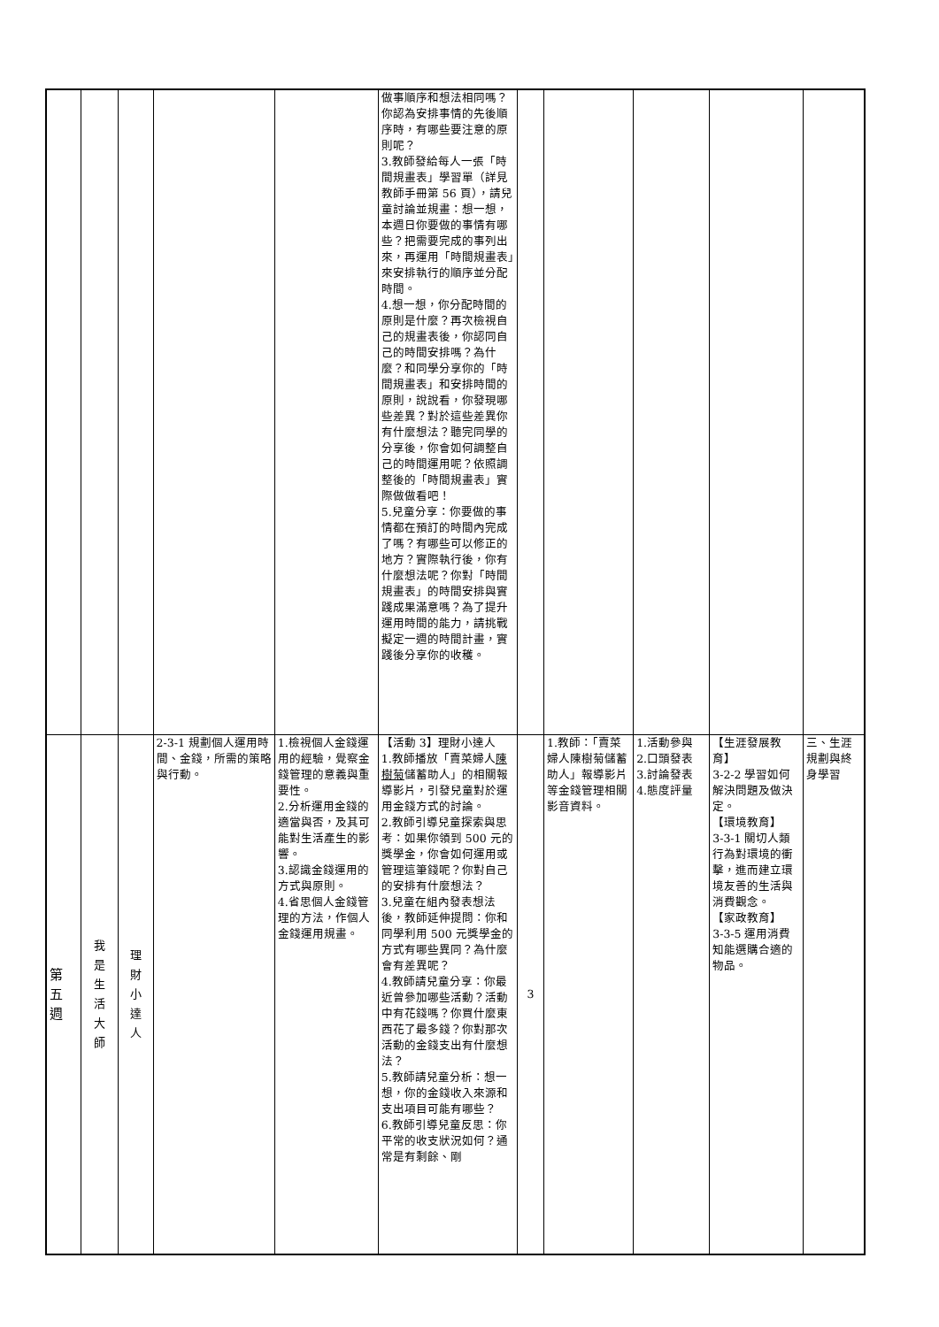| | | | | | 做事順序和想法相同嗎？你認為安排事情的先後順序時，有哪些要注意的原則呢？ 3.教師發給每人一張「時間規畫表」學習單（詳見教師手冊第 56 頁），請兒童討論並規畫：想一想，本週日你要做的事情有哪些？把需要完成的事列出來，再運用「時間規畫表」來安排執行的順序並分配時間。 4.想一想，你分配時間的原則是什麼？再次檢視自己的規畫表後，你認同自己的時間安排嗎？為什麼？和同學分享你的「時間規畫表」和安排時間的原則，說說看，你發現哪些差異？對於這些差異你有什麼想法？聽完同學的分享後，你會如何調整自己的時間運用呢？依照調整後的「時間規畫表」實際做做看吧！ 5.兒童分享：你要做的事情都在預訂的時間內完成了嗎？有哪些可以修正的地方？實際執行後，你有什麼想法呢？你對「時間規畫表」的時間安排與實踐成果滿意嗎？為了提升運用時間的能力，請挑戰擬定一週的時間計畫，實踐後分享你的收穫。 | | | | | |
| 第 五 週 | 我 是 生 活 大 師 | 理 財 小 達 人 | 2-3-1 規劃個人運用時間、金錢，所需的策略與行動。 | 1.檢視個人金錢運用的經驗，覺察金錢管理的意義與重要性。 2.分析運用金錢的適當與否，及其可能對生活產生的影響。 3.認識金錢運用的方式與原則。 4.省思個人金錢管理的方法，作個人金錢運用規畫。 | 【活動 3】理財小達人 1.教師播放「賣菜婦人 陳樹菊 儲蓄助人」的相關報導影片，引發兒童對於運用金錢方式的討論。 2.教師引導兒童探索與思考：如果你領到 500 元的獎學金，你會如何運用或管理這筆錢呢？你對自己的安排有什麼想法？ 3.兒童在組內發表想法後，教師延伸提問：你和同學利用 500 元獎學金的方式有哪些異同？為什麼會有差異呢？ 4.教師請兒童分享：你最近曾參加哪些活動？活動中有花錢嗎？你買什麼東西花了最多錢？你對那次活動的金錢支出有什麼想法？ 5.教師請兒童分析：想一想，你的金錢收入來源和支出項目可能有哪些？ 6.教師引導兒童反思：你平常的收支狀況如何？通常是有剩餘、剛 | 3 | 1.教師：「賣菜婦人陳樹菊儲蓄助人」報導影片等金錢管理相關影音資料。 | 1.活動參與 2.口頭發表 3.討論發表 4.態度評量 | 【生涯發展教育】 3-2-2 學習如何解決問題及做決定。 【環境教育】 3-3-1 關切人類行為對環境的衝擊，進而建立環境友善的生活與消費觀念。 【家政教育】 3-3-5 運用消費知能選購合適的物品。 | 三、生涯規劃與終身學習 |